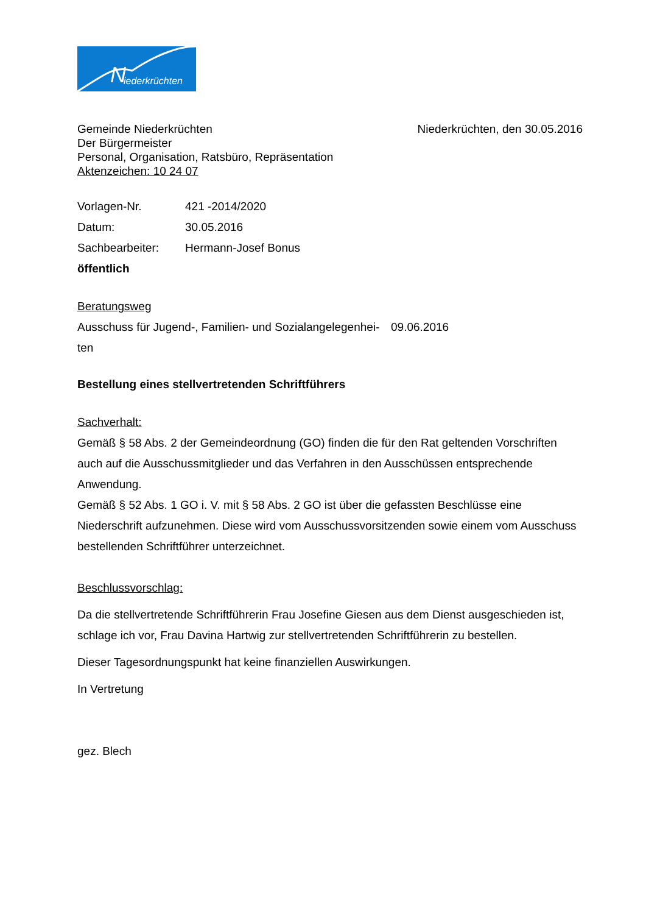N iederkrüchten
Gemeinde Niederkrüchten
Der Bürgermeister
Personal, Organisation, Ratsbüro, Repräsentation
Aktenzeichen: 10 24 07
Niederkrüchten, den 30.05.2016
Vorlagen-Nr. 421 -2014/2020
Datum: 30.05.2016
Sachbearbeiter: Hermann-Josef Bonus
öffentlich
Beratungsweg
Ausschuss für Jugend-, Familien- und Sozialangelegenhei-ten
09.06.2016
Bestellung eines stellvertretenden Schriftführers
Sachverhalt:
Gemäß § 58 Abs. 2 der Gemeindeordnung (GO) finden die für den Rat geltenden Vorschriften auch auf die Ausschussmitglieder und das Verfahren in den Ausschüssen entsprechende Anwendung.
Gemäß § 52 Abs. 1 GO i. V. mit § 58 Abs. 2 GO ist über die gefassten Beschlüsse eine Niederschrift aufzunehmen. Diese wird vom Ausschussvorsitzenden sowie einem vom Ausschuss bestellenden Schriftführer unterzeichnet.
Beschlussvorschlag:
Da die stellvertretende Schriftführerin Frau Josefine Giesen aus dem Dienst ausgeschieden ist, schlage ich vor, Frau Davina Hartwig zur stellvertretenden Schriftführerin zu bestellen.
Dieser Tagesordnungspunkt hat keine finanziellen Auswirkungen.
In Vertretung
gez. Blech